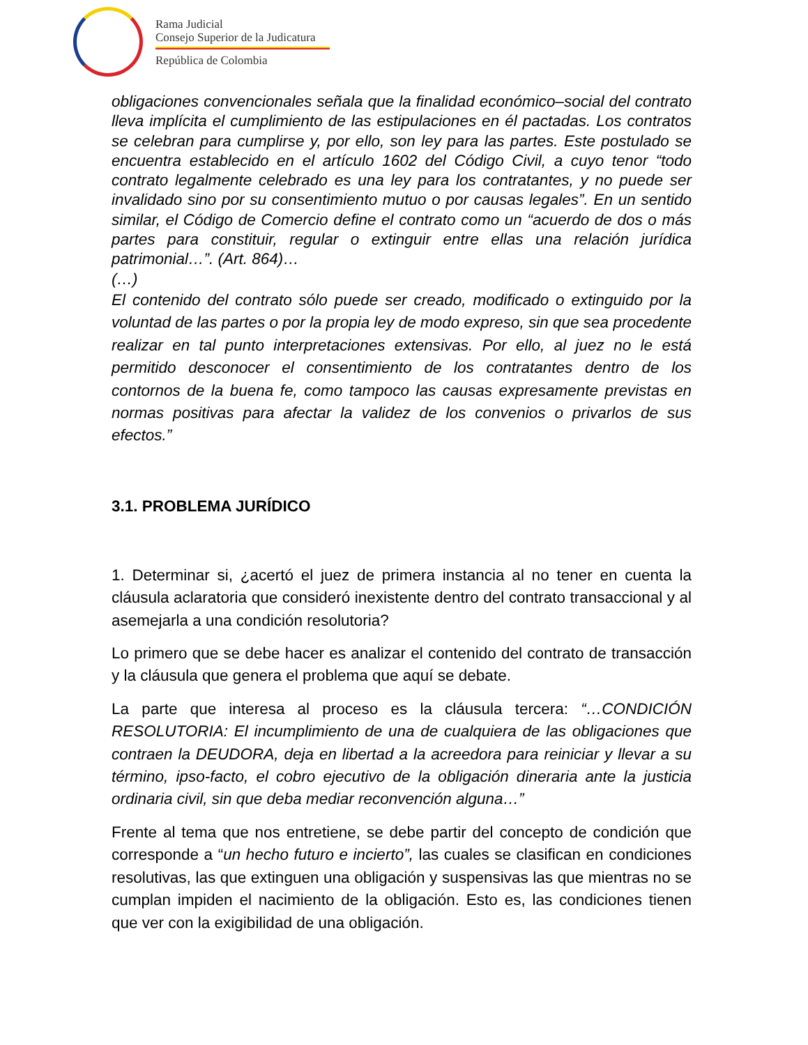Rama Judicial
Consejo Superior de la Judicatura
República de Colombia
obligaciones convencionales señala que la finalidad económico–social del contrato lleva implícita el cumplimiento de las estipulaciones en él pactadas. Los contratos se celebran para cumplirse y, por ello, son ley para las partes. Este postulado se encuentra establecido en el artículo 1602 del Código Civil, a cuyo tenor “todo contrato legalmente celebrado es una ley para los contratantes, y no puede ser invalidado sino por su consentimiento mutuo o por causas legales”. En un sentido similar, el Código de Comercio define el contrato como un “acuerdo de dos o más partes para constituir, regular o extinguir entre ellas una relación jurídica patrimonial…”. (Art. 864)…
(…)
El contenido del contrato sólo puede ser creado, modificado o extinguido por la voluntad de las partes o por la propia ley de modo expreso, sin que sea procedente realizar en tal punto interpretaciones extensivas. Por ello, al juez no le está permitido desconocer el consentimiento de los contratantes dentro de los contornos de la buena fe, como tampoco las causas expresamente previstas en normas positivas para afectar la validez de los convenios o privarlos de sus efectos.”
3.1. PROBLEMA JURÍDICO
1. Determinar si, ¿acertó el juez de primera instancia al no tener en cuenta la cláusula aclaratoria que consideró inexistente dentro del contrato transaccional y al asemejarla a una condición resolutoria?
Lo primero que se debe hacer es analizar el contenido del contrato de transacción y la cláusula que genera el problema que aquí se debate.
La parte que interesa al proceso es la cláusula tercera: “…CONDICIÓN RESOLUTORIA: El incumplimiento de una de cualquiera de las obligaciones que contraen la DEUDORA, deja en libertad a la acreedora para reiniciar y llevar a su término, ipso-facto, el cobro ejecutivo de la obligación dineraria ante la justicia ordinaria civil, sin que deba mediar reconvención alguna…”
Frente al tema que nos entretiene, se debe partir del concepto de condición que corresponde a “un hecho futuro e incierto”, las cuales se clasifican en condiciones resolutivas, las que extinguen una obligación y suspensivas las que mientras no se cumplan impiden el nacimiento de la obligación. Esto es, las condiciones tienen que ver con la exigibilidad de una obligación.